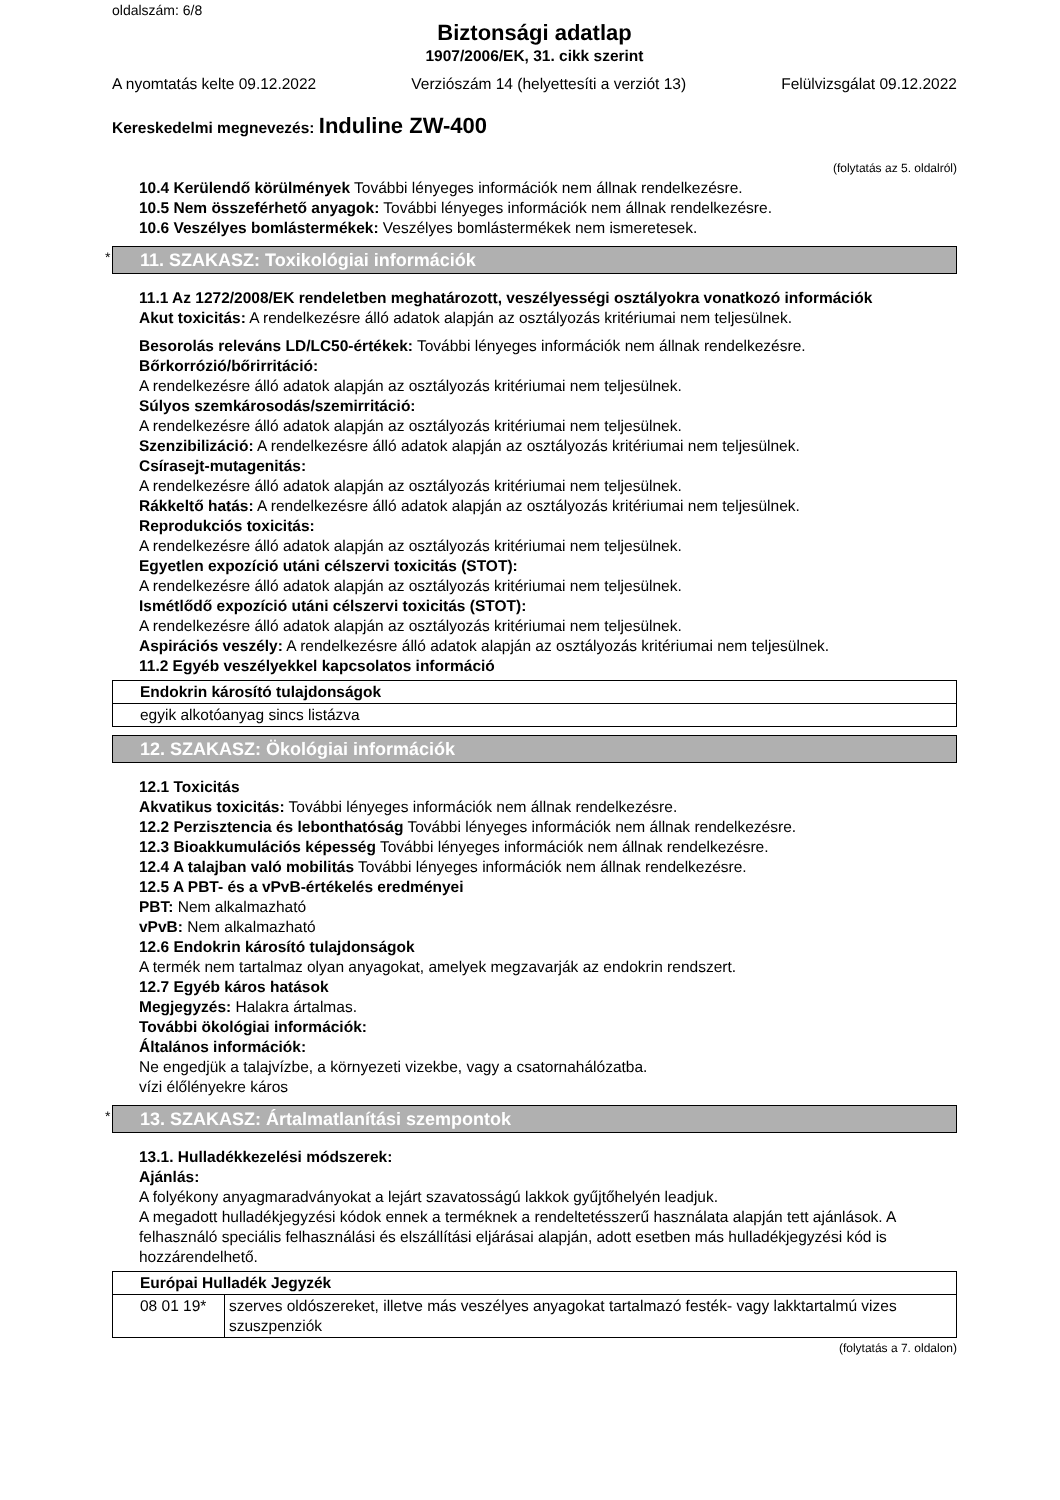oldalszám: 6/8
Biztonsági adatlap
1907/2006/EK, 31. cikk szerint
A nyomtatás kelte 09.12.2022 Verziószám 14 (helyettesíti a verziót 13) Felülvizsgálat 09.12.2022
Kereskedelmi megnevezés: Induline ZW-400
(folytatás az 5. oldalról)
10.4 Kerülendő körülmények További lényeges információk nem állnak rendelkezésre.
10.5 Nem összeférhető anyagok: További lényeges információk nem állnak rendelkezésre.
10.6 Veszélyes bomlástermékek: Veszélyes bomlástermékek nem ismeretesek.
* 11. SZAKASZ: Toxikológiai információk
11.1 Az 1272/2008/EK rendeletben meghatározott, veszélyességi osztályokra vonatkozó információk
Akut toxicitás: A rendelkezésre álló adatok alapján az osztályozás kritériumai nem teljesülnek.
Besorolás releváns LD/LC50-értékek: További lényeges információk nem állnak rendelkezésre.
Bőrkorrózió/bőrirritáció:
A rendelkezésre álló adatok alapján az osztályozás kritériumai nem teljesülnek.
Súlyos szemkárosodás/szemirritáció:
A rendelkezésre álló adatok alapján az osztályozás kritériumai nem teljesülnek.
Szenzibilizáció: A rendelkezésre álló adatok alapján az osztályozás kritériumai nem teljesülnek.
Csírasejt-mutagenitás:
A rendelkezésre álló adatok alapján az osztályozás kritériumai nem teljesülnek.
Rákkeltő hatás: A rendelkezésre álló adatok alapján az osztályozás kritériumai nem teljesülnek.
Reprodukciós toxicitás:
A rendelkezésre álló adatok alapján az osztályozás kritériumai nem teljesülnek.
Egyetlen expozíció utáni célszervi toxicitás (STOT):
A rendelkezésre álló adatok alapján az osztályozás kritériumai nem teljesülnek.
Ismétlődő expozíció utáni célszervi toxicitás (STOT):
A rendelkezésre álló adatok alapján az osztályozás kritériumai nem teljesülnek.
Aspirációs veszély: A rendelkezésre álló adatok alapján az osztályozás kritériumai nem teljesülnek.
11.2 Egyéb veszélyekkel kapcsolatos információ
| Endokrin károsító tulajdonságok |
| egyik alkotóanyag sincs listázva |
12. SZAKASZ: Ökológiai információk
12.1 Toxicitás
Akvatikus toxicitás: További lényeges információk nem állnak rendelkezésre.
12.2 Perzisztencia és lebonthatóság További lényeges információk nem állnak rendelkezésre.
12.3 Bioakkumulációs képesség További lényeges információk nem állnak rendelkezésre.
12.4 A talajban való mobilitás További lényeges információk nem állnak rendelkezésre.
12.5 A PBT- és a vPvB-értékelés eredményei
PBT: Nem alkalmazható
vPvB: Nem alkalmazható
12.6 Endokrin károsító tulajdonságok
A termék nem tartalmaz olyan anyagokat, amelyek megzavarják az endokrin rendszert.
12.7 Egyéb káros hatások
Megjegyzés: Halakra ártalmas.
További ökológiai információk:
Általános információk:
Ne engedjük a talajvízbe, a környezeti vizekbe, vagy a csatornahálózatba.
vízi élőlényekre káros
* 13. SZAKASZ: Ártalmatlanítási szempontok
13.1. Hulladékkezelési módszerek:
Ajánlás:
A folyékony anyagmaradványokat a lejárt szavatosságú lakkok gyűjtőhelyén leadjuk.
A megadott hulladékjegyzési kódok ennek a terméknek a rendeltetésszerű használata alapján tett ajánlások. A felhasználó speciális felhasználási és elszállítási eljárásai alapján, adott esetben más hulladékjegyzési kód is hozzárendelhető.
| Európai Hulladék Jegyzék | |
| 08 01 19* | szerves oldószereket, illetve más veszélyes anyagokat tartalmazó festék- vagy lakktartalmú vizes szuszpenziók |
(folytatás a 7. oldalon)